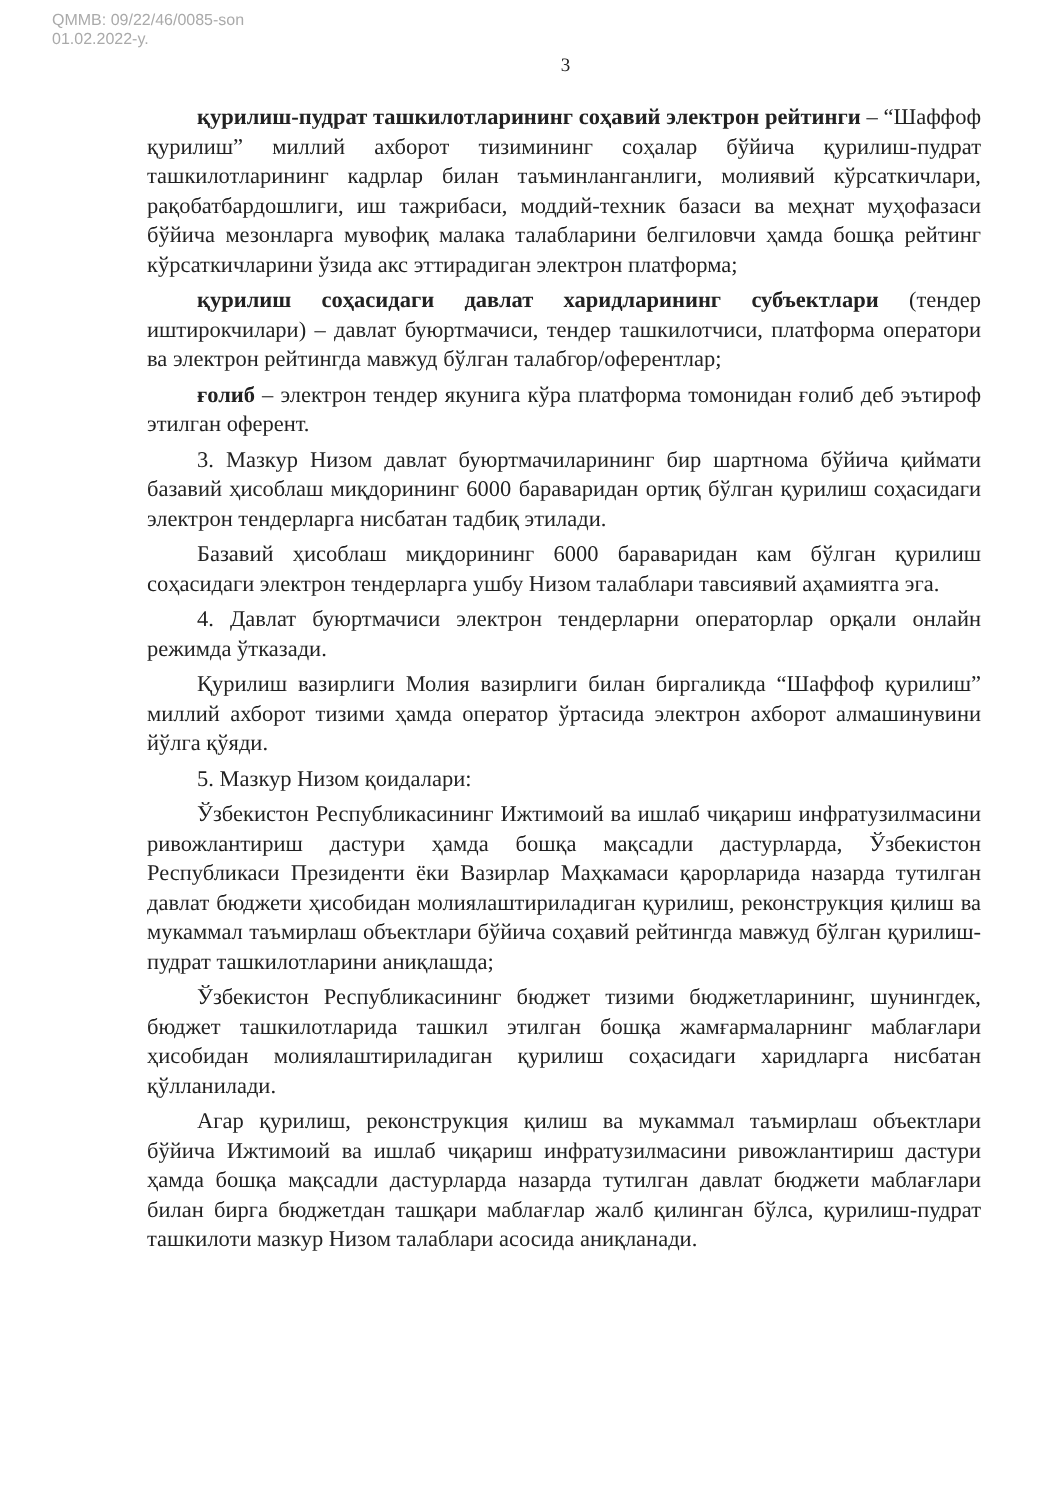QMMB: 09/22/46/0085-son
01.02.2022-y.
3
қурилиш-пудрат ташкилотларининг соҳавий электрон рейтинги – “Шаффоф қурилиш” миллий ахборот тизимининг соҳалар бўйича қурилиш-пудрат ташкилотларининг кадрлар билан таъминланганлиги, молиявий кўрсаткичлари, рақобатбардошлиги, иш тажрибаси, моддий-техник базаси ва меҳнат муҳофазаси бўйича мезонларга мувофиқ малака талабларини белгиловчи ҳамда бошқа рейтинг кўрсаткичларини ўзида акс эттирадиган электрон платформа;
қурилиш соҳасидаги давлат харидларининг субъектлари (тендер иштирокчилари) – давлат буюртмачиси, тендер ташкилотчиси, платформа оператори ва электрон рейтингда мавжуд бўлган талабгор/оферентлар;
ғолиб – электрон тендер якунига кўра платформа томонидан ғолиб деб эътироф этилган оферент.
3. Мазкур Низом давлат буюртмачиларининг бир шартнома бўйича қиймати базавий ҳисоблаш миқдорининг 6000 бараваридан ортиқ бўлган қурилиш соҳасидаги электрон тендерларга нисбатан тадбиқ этилади.
Базавий ҳисоблаш миқдорининг 6000 бараваридан кам бўлган қурилиш соҳасидаги электрон тендерларга ушбу Низом талаблари тавсиявий аҳамиятга эга.
4. Давлат буюртмачиси электрон тендерларни операторлар орқали онлайн режимда ўтказади.
Қурилиш вазирлиги Молия вазирлиги билан биргаликда “Шаффоф қурилиш” миллий ахборот тизими ҳамда оператор ўртасида электрон ахборот алмашинувини йўлга қўяди.
5. Мазкур Низом қоидалари:
Ўзбекистон Республикасининг Ижтимоий ва ишлаб чиқариш инфратузилмасини ривожлантириш дастури ҳамда бошқа мақсадли дастурларда, Ўзбекистон Республикаси Президенти ёки Вазирлар Маҳкамаси қарорларида назарда тутилган давлат бюджети ҳисобидан молиялаштириладиган қурилиш, реконструкция қилиш ва мукаммал таъмирлаш объектлари бўйича соҳавий рейтингда мавжуд бўлган қурилиш-пудрат ташкилотларини аниқлашда;
Ўзбекистон Республикасининг бюджет тизими бюджетларининг, шунингдек, бюджет ташкилотларида ташкил этилган бошқа жамғармаларнинг маблағлари ҳисобидан молиялаштириладиган қурилиш соҳасидаги харидларга нисбатан қўлланилади.
Агар қурилиш, реконструкция қилиш ва мукаммал таъмирлаш объектлари бўйича Ижтимоий ва ишлаб чиқариш инфратузилмасини ривожлантириш дастури ҳамда бошқа мақсадли дастурларда назарда тутилган давлат бюджети маблағлари билан бирга бюджетдан ташқари маблағлар жалб қилинган бўлса, қурилиш-пудрат ташкилоти мазкур Низом талаблари асосида аниқланади.